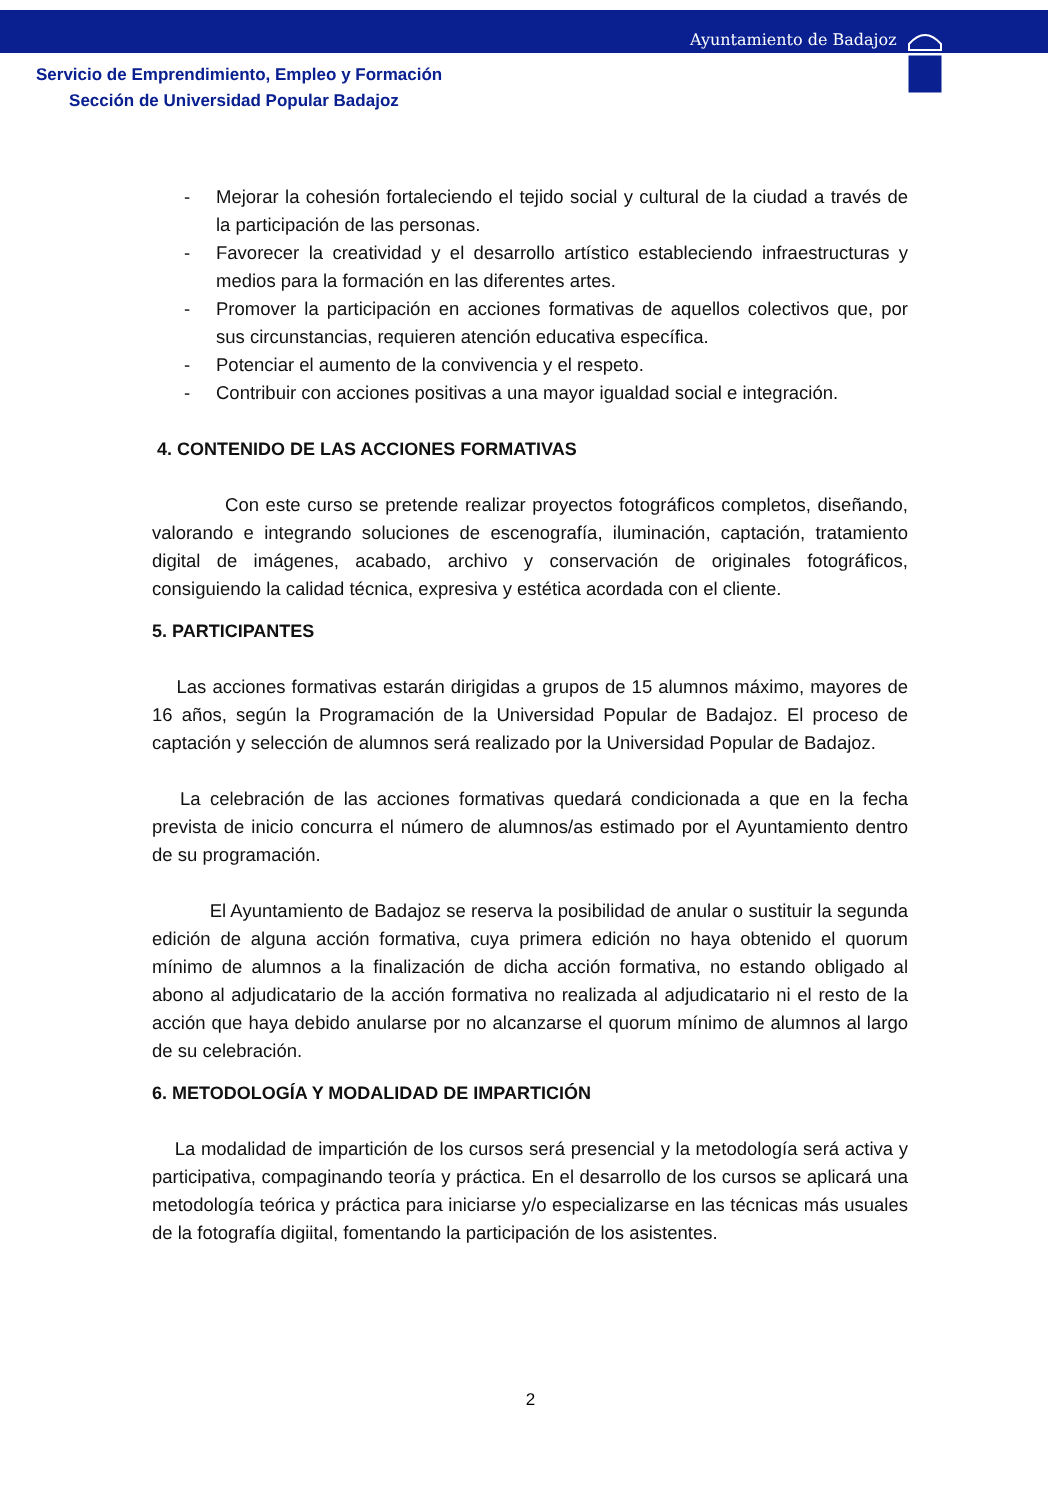Ayuntamiento de Badajoz
Servicio de Emprendimiento, Empleo y Formación
Sección de Universidad Popular Badajoz
- Mejorar la cohesión fortaleciendo el tejido social y cultural de la ciudad a través de la participación de las personas.
- Favorecer la creatividad y el desarrollo artístico estableciendo infraestructuras y medios para la formación en las diferentes artes.
- Promover la participación en acciones formativas de aquellos colectivos que, por sus circunstancias, requieren atención educativa específica.
- Potenciar el aumento de la convivencia y el respeto.
- Contribuir con acciones positivas a una mayor igualdad social e integración.
4. CONTENIDO DE LAS ACCIONES FORMATIVAS
Con este curso se pretende realizar proyectos fotográficos completos, diseñando, valorando e integrando soluciones de escenografía, iluminación, captación, tratamiento digital de imágenes, acabado, archivo y conservación de originales fotográficos, consiguiendo la calidad técnica, expresiva y estética acordada con el cliente.
5. PARTICIPANTES
Las acciones formativas estarán dirigidas a grupos de 15 alumnos máximo, mayores de 16 años, según la Programación de la Universidad Popular de Badajoz. El proceso de captación y selección de alumnos será realizado por la Universidad Popular de Badajoz.
La celebración de las acciones formativas quedará condicionada a que en la fecha prevista de inicio concurra el número de alumnos/as estimado por el Ayuntamiento dentro de su programación.
El Ayuntamiento de Badajoz se reserva la posibilidad de anular o sustituir la segunda edición de alguna acción formativa, cuya primera edición no haya obtenido el quorum mínimo de alumnos a la finalización de dicha acción formativa, no estando obligado al abono al adjudicatario de la acción formativa no realizada al adjudicatario ni el resto de la acción que haya debido anularse por no alcanzarse el quorum mínimo de alumnos al largo de su celebración.
6. METODOLOGÍA Y MODALIDAD DE IMPARTICIÓN
La modalidad de impartición de los cursos será presencial y la metodología será activa y participativa, compaginando teoría y práctica. En el desarrollo de los cursos se aplicará una metodología teórica y práctica para iniciarse y/o especializarse en las técnicas más usuales de la fotografía digiital, fomentando la participación de los asistentes.
2